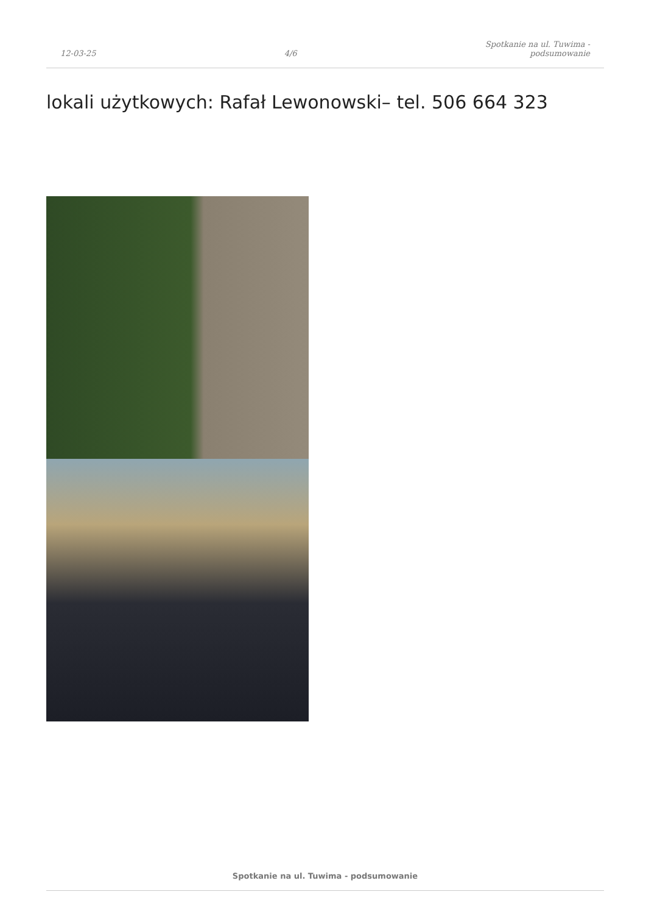12-03-25 4/6 Spotkanie na ul. Tuwima -
podsumowanie
lokali użytkowych: Rafał Lewonowski– tel. 506 664 323
Spotkanie na ul. Tuwima - podsumowanie